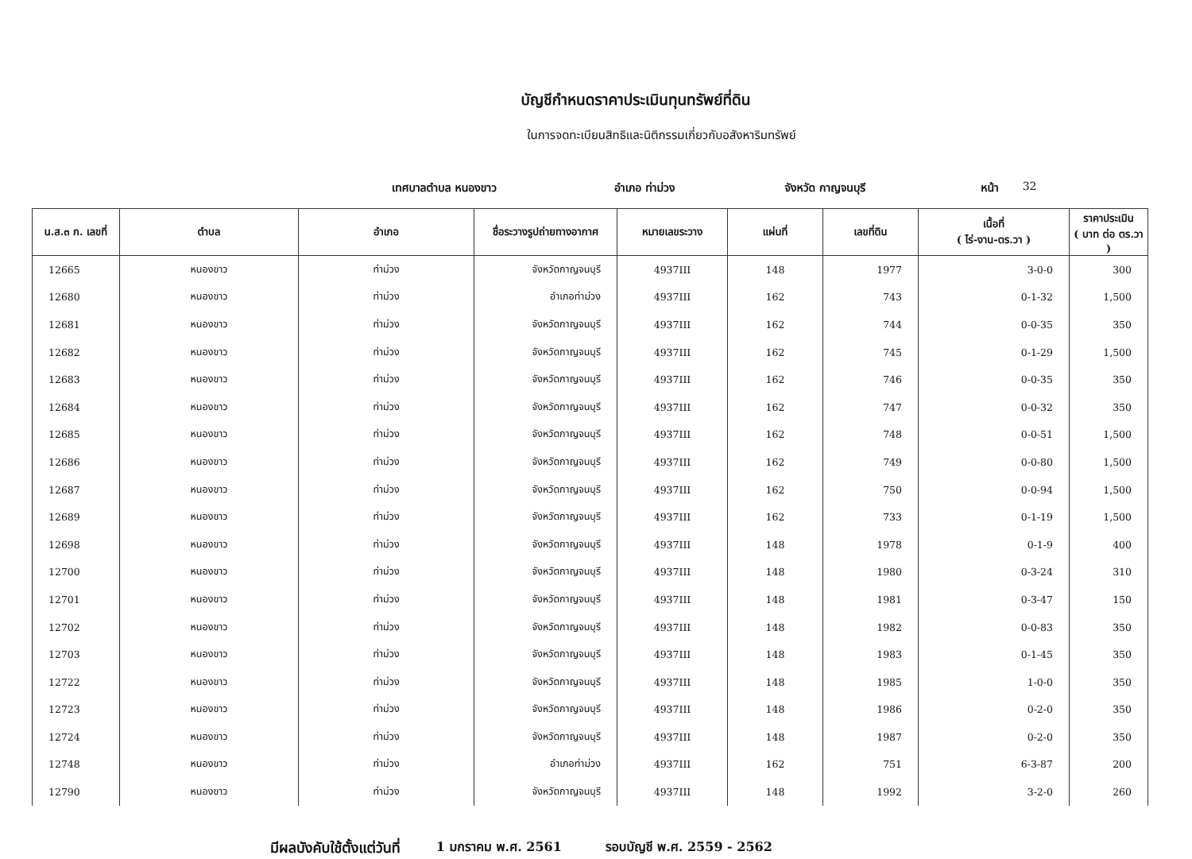บัญชีกำหนดราคาประเมินทุนทรัพย์ที่ดิน
ในการจดทะเบียนสิทธิและนิติกรรมเกี่ยวกับอสังหาริมทรัพย์
เทศบาลตำบล หนองขาว อำเภอ ท่าม่วง จังหวัด กาญจนบุรี หน้า 32
| น.ส.๓ ก. เลขที่ | ตำบล | อำเภอ | ชื่อระวางรูปถ่ายทางอากาศ | หมายเลขระวาง | แผ่นที่ | เลขที่ดิน | เนื้อที่ ( ไร่-งาน-ตร.วา ) | ราคาประเมิน ( บาท ต่อ ตร.วา ) |
| --- | --- | --- | --- | --- | --- | --- | --- | --- |
| 12665 | หนองขาว | ท่าม่วง | จังหวัดกาญจนบุรี | 4937III | 148 | 1977 | 3-0-0 | 300 |
| 12680 | หนองขาว | ท่าม่วง | อำเภอท่าม่วง | 4937III | 162 | 743 | 0-1-32 | 1,500 |
| 12681 | หนองขาว | ท่าม่วง | จังหวัดกาญจนบุรี | 4937III | 162 | 744 | 0-0-35 | 350 |
| 12682 | หนองขาว | ท่าม่วง | จังหวัดกาญจนบุรี | 4937III | 162 | 745 | 0-1-29 | 1,500 |
| 12683 | หนองขาว | ท่าม่วง | จังหวัดกาญจนบุรี | 4937III | 162 | 746 | 0-0-35 | 350 |
| 12684 | หนองขาว | ท่าม่วง | จังหวัดกาญจนบุรี | 4937III | 162 | 747 | 0-0-32 | 350 |
| 12685 | หนองขาว | ท่าม่วง | จังหวัดกาญจนบุรี | 4937III | 162 | 748 | 0-0-51 | 1,500 |
| 12686 | หนองขาว | ท่าม่วง | จังหวัดกาญจนบุรี | 4937III | 162 | 749 | 0-0-80 | 1,500 |
| 12687 | หนองขาว | ท่าม่วง | จังหวัดกาญจนบุรี | 4937III | 162 | 750 | 0-0-94 | 1,500 |
| 12689 | หนองขาว | ท่าม่วง | จังหวัดกาญจนบุรี | 4937III | 162 | 733 | 0-1-19 | 1,500 |
| 12698 | หนองขาว | ท่าม่วง | จังหวัดกาญจนบุรี | 4937III | 148 | 1978 | 0-1-9 | 400 |
| 12700 | หนองขาว | ท่าม่วง | จังหวัดกาญจนบุรี | 4937III | 148 | 1980 | 0-3-24 | 310 |
| 12701 | หนองขาว | ท่าม่วง | จังหวัดกาญจนบุรี | 4937III | 148 | 1981 | 0-3-47 | 150 |
| 12702 | หนองขาว | ท่าม่วง | จังหวัดกาญจนบุรี | 4937III | 148 | 1982 | 0-0-83 | 350 |
| 12703 | หนองขาว | ท่าม่วง | จังหวัดกาญจนบุรี | 4937III | 148 | 1983 | 0-1-45 | 350 |
| 12722 | หนองขาว | ท่าม่วง | จังหวัดกาญจนบุรี | 4937III | 148 | 1985 | 1-0-0 | 350 |
| 12723 | หนองขาว | ท่าม่วง | จังหวัดกาญจนบุรี | 4937III | 148 | 1986 | 0-2-0 | 350 |
| 12724 | หนองขาว | ท่าม่วง | จังหวัดกาญจนบุรี | 4937III | 148 | 1987 | 0-2-0 | 350 |
| 12748 | หนองขาว | ท่าม่วง | อำเภอท่าม่วง | 4937III | 162 | 751 | 6-3-87 | 200 |
| 12790 | หนองขาว | ท่าม่วง | จังหวัดกาญจนบุรี | 4937III | 148 | 1992 | 3-2-0 | 260 |
มีผลบังคับใช้ตั้งแต่วันที่ 1 มกราคม พ.ศ. 2561 รอบบัญชี พ.ศ. 2559 - 2562